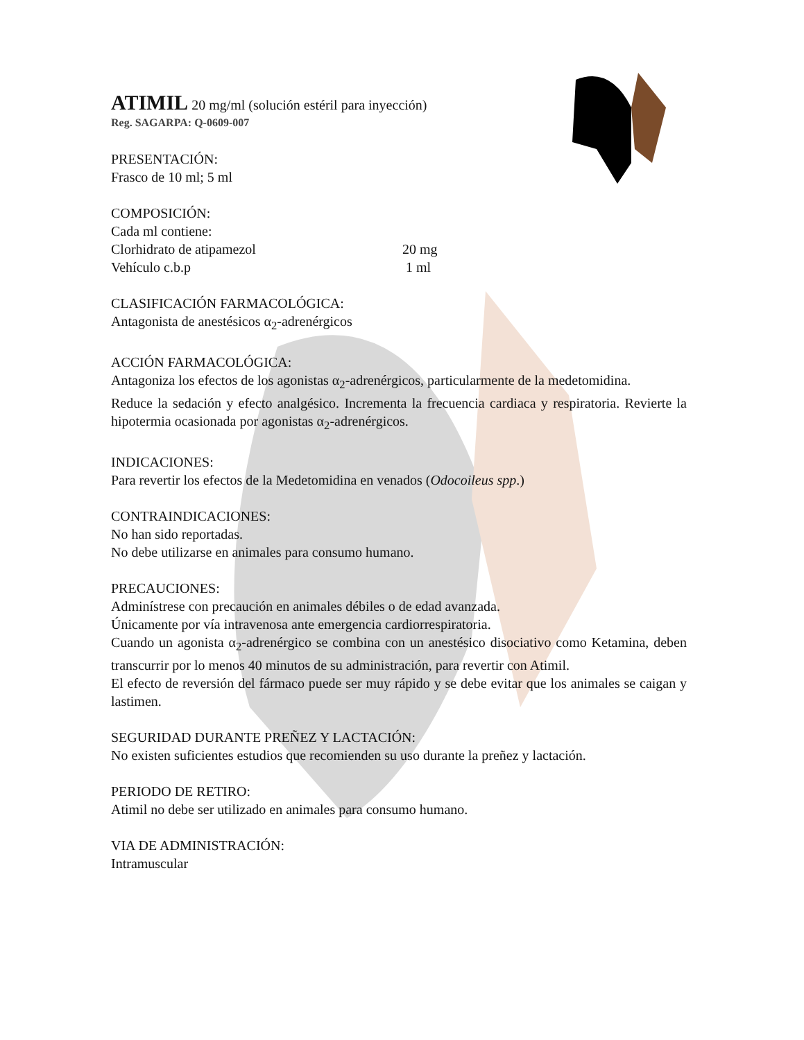ATIMIL 20 mg/ml (solución estéril para inyección)
Reg. SAGARPA: Q-0609-007
PRESENTACIÓN:
Frasco de 10 ml; 5 ml
COMPOSICIÓN:
Cada ml contiene:
Clorhidrato de atipamezol 20 mg
Vehículo c.b.p 1 ml
CLASIFICACIÓN FARMACOLÓGICA:
Antagonista de anestésicos α<sub>2</sub>-adrenérgicos
ACCIÓN FARMACOLÓGICA:
Antagoniza los efectos de los agonistas α<sub>2</sub>-adrenérgicos, particularmente de la medetomidina.
Reduce la sedación y efecto analgésico. Incrementa la frecuencia cardiaca y respiratoria. Revierte la hipotermia ocasionada por agonistas α<sub>2</sub>-adrenérgicos.
INDICACIONES:
Para revertir los efectos de la Medetomidina en venados (Odocoileus spp.)
CONTRAINDICACIONES:
No han sido reportadas.
No debe utilizarse en animales para consumo humano.
PRECAUCIONES:
Adminístrese con precaución en animales débiles o de edad avanzada.
Únicamente por vía intravenosa ante emergencia cardiorrespiratoria.
Cuando un agonista α<sub>2</sub>-adrenérgico se combina con un anestésico disociativo como Ketamina, deben transcurrir por lo menos 40 minutos de su administración, para revertir con Atimil.
El efecto de reversión del fármaco puede ser muy rápido y se debe evitar que los animales se caigan y lastimen.
SEGURIDAD DURANTE PREÑEZ Y LACTACIÓN:
No existen suficientes estudios que recomienden su uso durante la preñez y lactación.
PERIODO DE RETIRO:
Atimil no debe ser utilizado en animales para consumo humano.
VIA DE ADMINISTRACIÓN:
Intramuscular